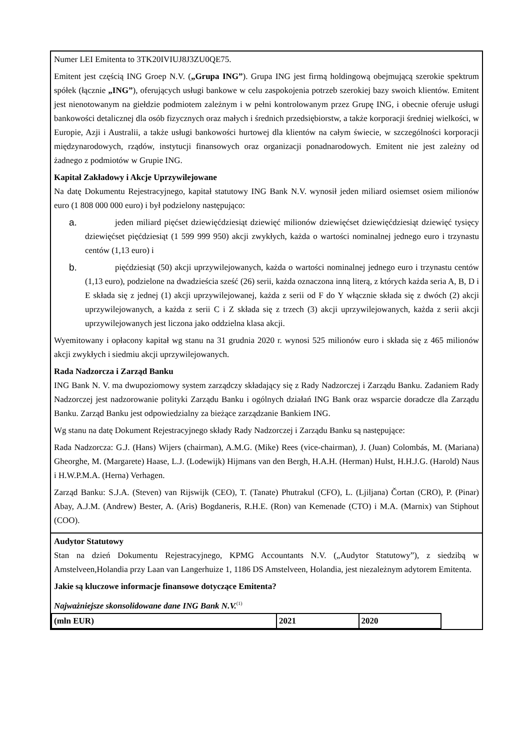Numer LEI Emitenta to 3TK20IVIUJ8J3ZU0QE75.
Emitent jest częścią ING Groep N.V. („Grupa ING”). Grupa ING jest firmą holdingową obejmującą szerokie spektrum spółek (łącznie „ING”), oferujących usługi bankowe w celu zaspokojenia potrzeb szerokiej bazy swoich klientów. Emitent jest nienotowanym na giełdzie podmiotem zależnym i w pełni kontrolowanym przez Grupę ING, i obecnie oferuje usługi bankowości detalicznej dla osób fizycznych oraz małych i średnich przedsiębiorstw, a także korporacji średniej wielkości, w Europie, Azji i Australii, a także usługi bankowości hurtowej dla klientów na całym świecie, w szczególności korporacji międzynarodowych, rządów, instytucji finansowych oraz organizacji ponadnarodowych. Emitent nie jest zależny od żadnego z podmiotów w Grupie ING.
Kapitał Zakładowy i Akcje Uprzywilejowane
Na datę Dokumentu Rejestracyjnego, kapitał statutowy ING Bank N.V. wynosił jeden miliard osiemset osiem milionów euro (1 808 000 000 euro) i był podzielony następująco:
a. jeden miliard pięćset dziewięćdziesiąt dziewięć milionów dziewięćset dziewięćdziesiąt dziewięć tysięcy dziewięćset pięćdziesiąt (1 599 999 950) akcji zwykłych, każda o wartości nominalnej jednego euro i trzynastu centów (1,13 euro) i
b. pięćdziesiąt (50) akcji uprzywilejowanych, każda o wartości nominalnej jednego euro i trzynastu centów (1,13 euro), podzielone na dwadzieścia sześć (26) serii, każda oznaczona inną literą, z których każda seria A, B, D i E składa się z jednej (1) akcji uprzywilejowanej, każda z serii od F do Y włącznie składa się z dwóch (2) akcji uprzywilejowanych, a każda z serii C i Z składa się z trzech (3) akcji uprzywilejowanych, każda z serii akcji uprzywilejowanych jest liczona jako oddzielna klasa akcji.
Wyemitowany i opłacony kapitał wg stanu na 31 grudnia 2020 r. wynosi 525 milionów euro i składa się z 465 milionów akcji zwykłych i siedmiu akcji uprzywilejowanych.
Rada Nadzorcza i Zarząd Banku
ING Bank N. V. ma dwupoziomowy system zarządczy składający się z Rady Nadzorczej i Zarządu Banku. Zadaniem Rady Nadzorczej jest nadzorowanie polityki Zarządu Banku i ogólnych działań ING Bank oraz wsparcie doradcze dla Zarządu Banku. Zarząd Banku jest odpowiedzialny za bieżące zarządzanie Bankiem ING.
Wg stanu na datę Dokument Rejestracyjnego składy Rady Nadzorczej i Zarządu Banku są następujące:
Rada Nadzorcza: G.J. (Hans) Wijers (chairman), A.M.G. (Mike) Rees (vice-chairman), J. (Juan) Colombás, M. (Mariana) Gheorghe, M. (Margarete) Haase, L.J. (Lodewijk) Hijmans van den Bergh, H.A.H. (Herman) Hulst, H.H.J.G. (Harold) Naus i H.W.P.M.A. (Herna) Verhagen.
Zarząd Banku: S.J.A. (Steven) van Rijswijk (CEO), T. (Tanate) Phutrakul (CFO), L. (Ljiljana) Čortan (CRO), P. (Pinar) Abay, A.J.M. (Andrew) Bester, A. (Aris) Bogdaneris, R.H.E. (Ron) van Kemenade (CTO) i M.A. (Marnix) van Stiphout (COO).
Audytor Statutowy
Stan na dzień Dokumentu Rejestracyjnego, KPMG Accountants N.V. („Audytor Statutowy”), z siedzibą w Amstelveen,Holandia przy Laan van Langerhuize 1, 1186 DS Amstelveen, Holandia, jest niezależnym adytorem Emitenta.
Jakie są kluczowe informacje finansowe dotyczące Emitenta?
Najważniejsze skonsolidowane dane ING Bank N.V.<sup>(1)</sup>
| (mln EUR) | 2021 | 2020 |